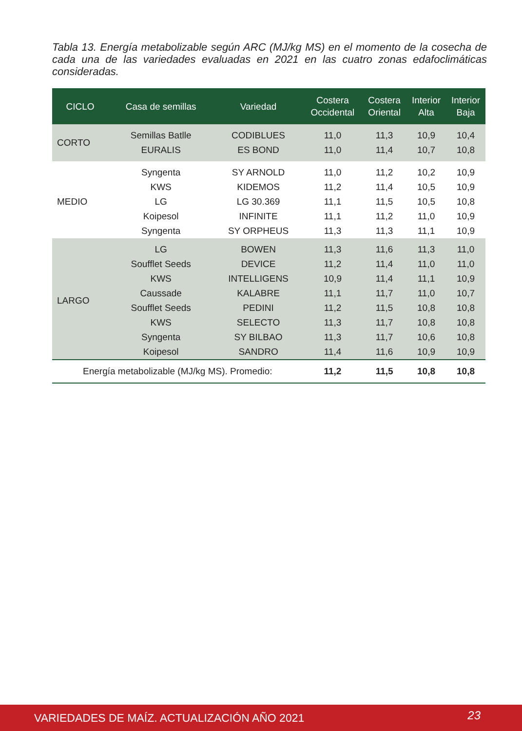Tabla 13. Energía metabolizable según ARC (MJ/kg MS) en el momento de la cosecha de cada una de las variedades evaluadas en 2021 en las cuatro zonas edafoclimáticas consideradas.
| CICLO | Casa de semillas | Variedad | Costera Occidental | Costera Oriental | Interior Alta | Interior Baja |
| --- | --- | --- | --- | --- | --- | --- |
| CORTO | Semillas Batlle | CODIBLUES | 11,0 | 11,3 | 10,9 | 10,4 |
| | EURALIS | ES BOND | 11,0 | 11,4 | 10,7 | 10,8 |
| MEDIO | Syngenta | SY ARNOLD | 11,0 | 11,2 | 10,2 | 10,9 |
| | KWS | KIDEMOS | 11,2 | 11,4 | 10,5 | 10,9 |
| | LG | LG 30.369 | 11,1 | 11,5 | 10,5 | 10,8 |
| | Koipesol | INFINITE | 11,1 | 11,2 | 11,0 | 10,9 |
| | Syngenta | SY ORPHEUS | 11,3 | 11,3 | 11,1 | 10,9 |
| LARGO | LG | BOWEN | 11,3 | 11,6 | 11,3 | 11,0 |
| | Soufflet Seeds | DEVICE | 11,2 | 11,4 | 11,0 | 11,0 |
| | KWS | INTELLIGENS | 10,9 | 11,4 | 11,1 | 10,9 |
| | Caussade | KALABRE | 11,1 | 11,7 | 11,0 | 10,7 |
| | Soufflet Seeds | PEDINI | 11,2 | 11,5 | 10,8 | 10,8 |
| | KWS | SELECTO | 11,3 | 11,7 | 10,8 | 10,8 |
| | Syngenta | SY BILBAO | 11,3 | 11,7 | 10,6 | 10,8 |
| | Koipesol | SANDRO | 11,4 | 11,6 | 10,9 | 10,9 |
| Energía metabolizable (MJ/kg MS). Promedio: | | | 11,2 | 11,5 | 10,8 | 10,8 |
VARIEDADES DE MAÍZ. ACTUALIZACIÓN AÑO 2021 23